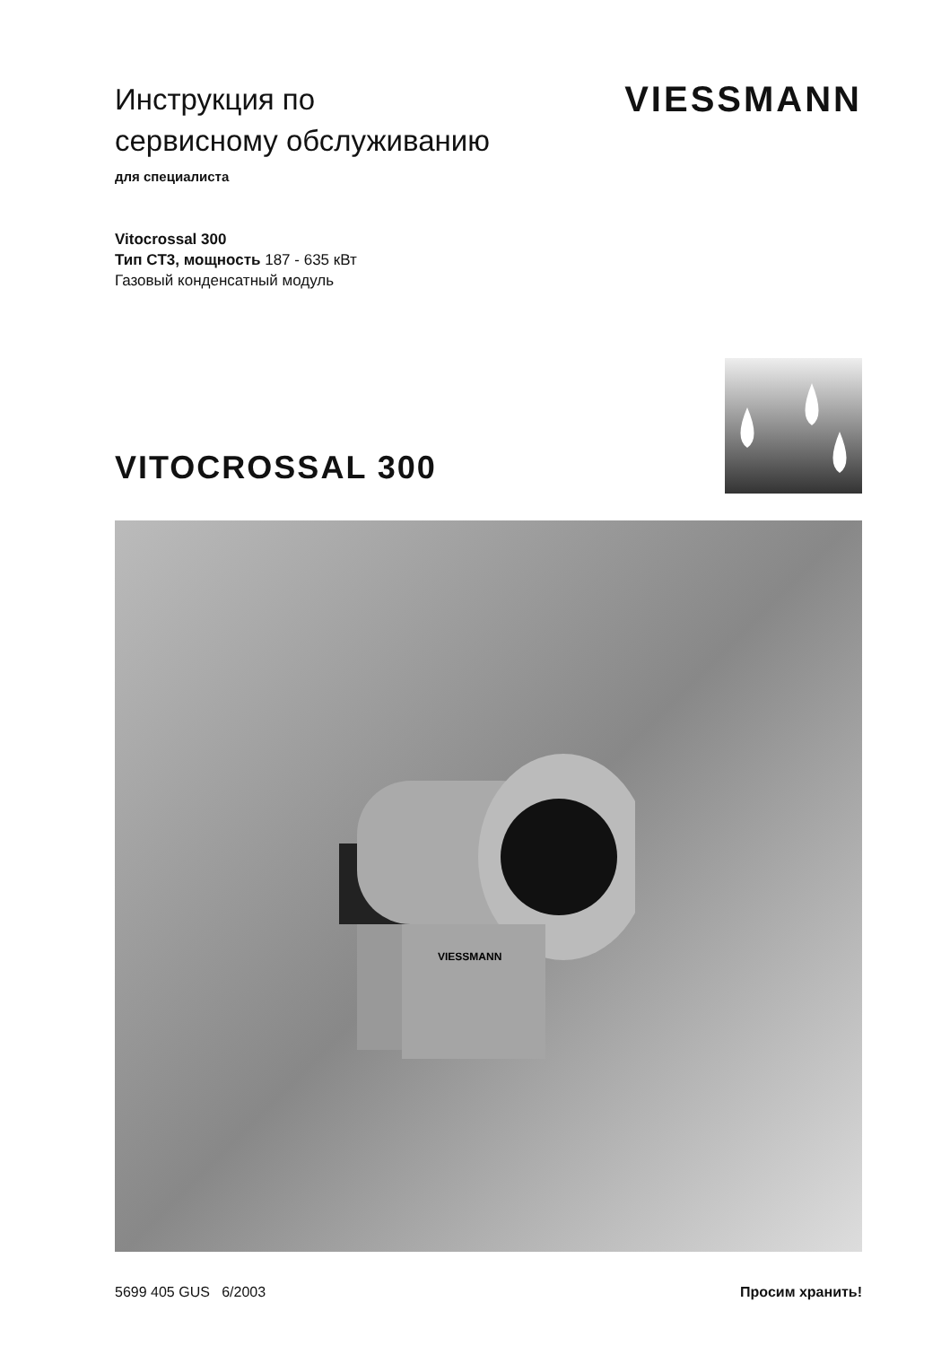Инструкция по
сервисному обслуживанию
для специалиста
VIESSMANN
Vitocrossal 300
Тип CT3, мощность 187 - 635 кВт
Газовый конденсатный модуль
VITOCROSSAL 300
VIESSMANN
5699 405 GUS 6/2003 Просим хранить!